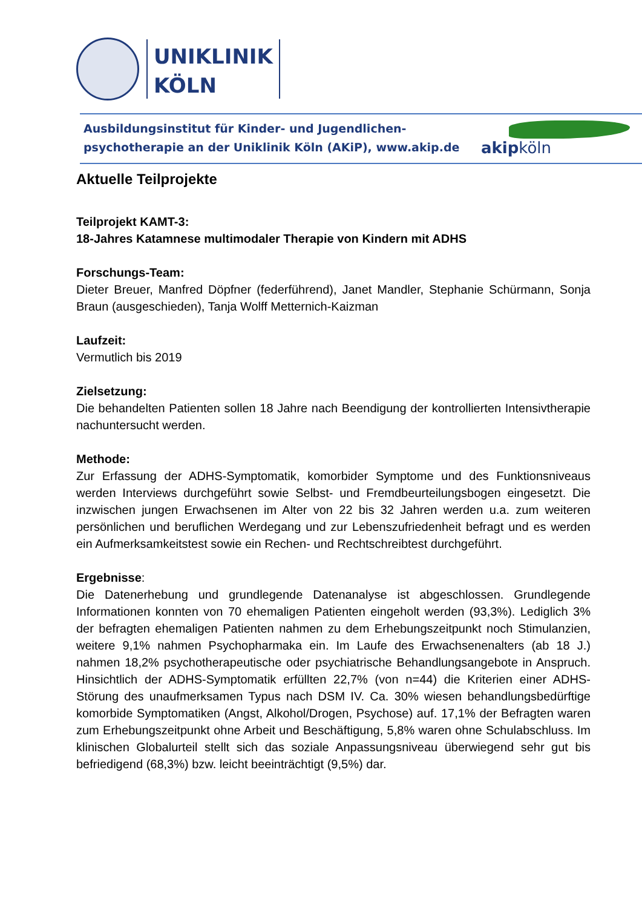UNIKLINIK
KÖLN
Ausbildungsinstitut für Kinder- und Jugendlichen-
psychotherapie an der Uniklinik Köln (AKiP), www.akip.de
akipköln
Aktuelle Teilprojekte
Teilprojekt KAMT-3:
18-Jahres Katamnese multimodaler Therapie von Kindern mit ADHS
Forschungs-Team:
Dieter Breuer, Manfred Döpfner (federführend), Janet Mandler, Stephanie Schürmann, Sonja Braun (ausgeschieden), Tanja Wolff Metternich-Kaizman
Laufzeit:
Vermutlich bis 2019
Zielsetzung:
Die behandelten Patienten sollen 18 Jahre nach Beendigung der kontrollierten Intensivtherapie nachuntersucht werden.
Methode:
Zur Erfassung der ADHS-Symptomatik, komorbider Symptome und des Funktionsniveaus werden Interviews durchgeführt sowie Selbst- und Fremdbeurteilungsbogen eingesetzt. Die inzwischen jungen Erwachsenen im Alter von 22 bis 32 Jahren werden u.a. zum weiteren persönlichen und beruflichen Werdegang und zur Lebenszufriedenheit befragt und es werden ein Aufmerksamkeitstest sowie ein Rechen- und Rechtschreibtest durchgeführt.
Ergebnisse:
Die Datenerhebung und grundlegende Datenanalyse ist abgeschlossen. Grundlegende Informationen konnten von 70 ehemaligen Patienten eingeholt werden (93,3%). Lediglich 3% der befragten ehemaligen Patienten nahmen zu dem Erhebungszeitpunkt noch Stimulanzien, weitere 9,1% nahmen Psychopharmaka ein. Im Laufe des Erwachsenenalters (ab 18 J.) nahmen 18,2% psychotherapeutische oder psychiatrische Behandlungsangebote in Anspruch. Hinsichtlich der ADHS-Symptomatik erfüllten 22,7% (von n=44) die Kriterien einer ADHS-Störung des unaufmerksamen Typus nach DSM IV. Ca. 30% wiesen behandlungsbedürftige komorbide Symptomatiken (Angst, Alkohol/Drogen, Psychose) auf. 17,1% der Befragten waren zum Erhebungszeitpunkt ohne Arbeit und Beschäftigung, 5,8% waren ohne Schulabschluss. Im klinischen Globalurteil stellt sich das soziale Anpassungsniveau überwiegend sehr gut bis befriedigend (68,3%) bzw. leicht beeinträchtigt (9,5%) dar.